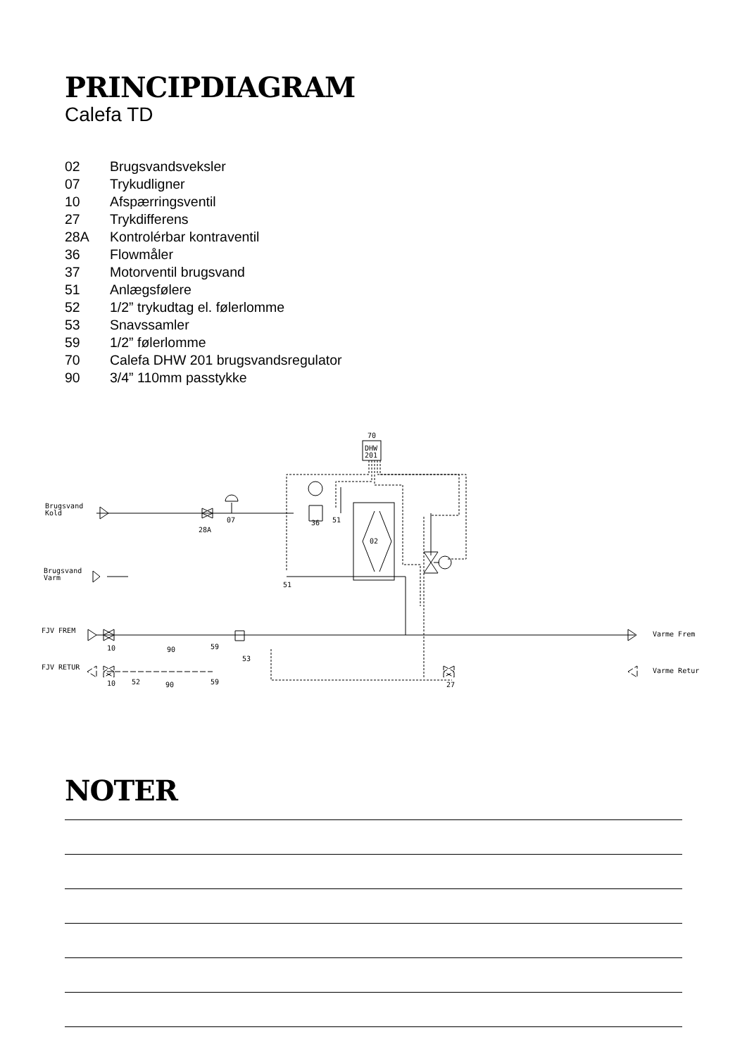PRINCIPDIAGRAM
Calefa TD
| 02 | Brugsvandsveksler |
| 07 | Trykudligner |
| 10 | Afspærringsventil |
| 27 | Trykdifferens |
| 28A | Kontrolérbar kontraventil |
| 36 | Flowmåler |
| 37 | Motorventil brugsvand |
| 51 | Anlægsfølere |
| 52 | 1/2” trykudtag el. følerlomme |
| 53 | Snavssamler |
| 59 | 1/2” følerlomme |
| 70 | Calefa DHW 201 brugsvandsregulator |
| 90 | 3/4” 110mm passtykke |
70
DHW
201
Brugsvand
Kold
Brugsvand
Varm
FJV FREM
FJV RETUR
Varme Frem
Varme Retur
28A
07
36
51
02
51
10
90
59
53
10
52
90
59
27
NOTER